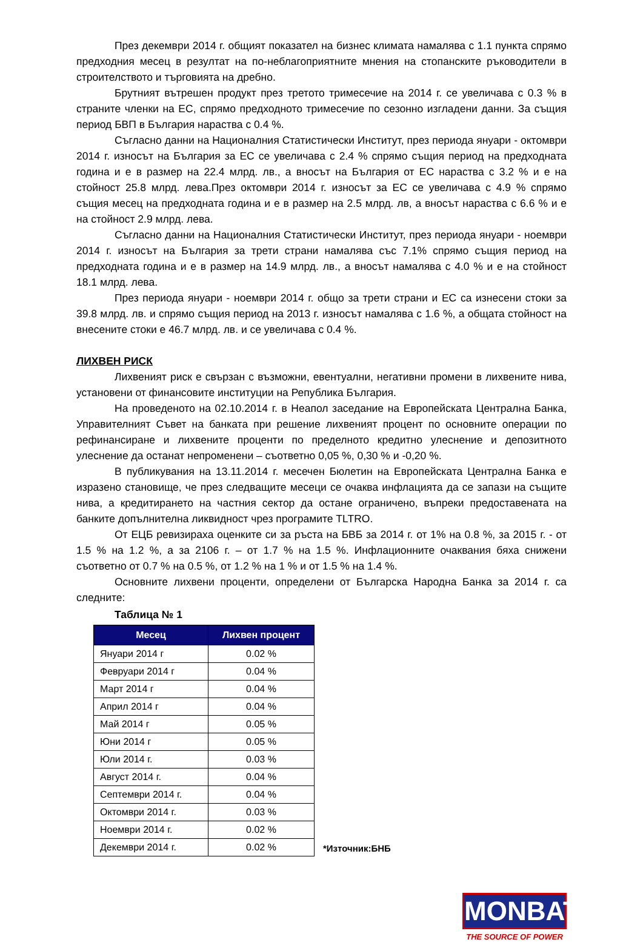През декември 2014 г. общият показател на бизнес климата намалява с 1.1 пункта спрямо предходния месец в резултат на по-неблагоприятните мнения на стопанските ръководители в строителството и търговията на дребно.
Брутният вътрешен продукт през третото тримесечие на 2014 г. се увеличава с 0.3 % в страните членки на ЕС, спрямо предходното тримесечие по сезонно изгладени данни. За същия период БВП в България нараства с 0.4 %.
Съгласно данни на Националния Статистически Институт, през периода януари - октомври 2014 г. износът на България за ЕС се увеличава с 2.4 % спрямо същия период на предходната година и е в размер на 22.4 млрд. лв., а вносът на България от ЕС нараства с 3.2 % и е на стойност 25.8 млрд. лева.През октомври 2014 г. износът за ЕС се увеличава с 4.9 % спрямо същия месец на предходната година и е в размер на 2.5 млрд. лв, а вносът нараства с 6.6 % и е на стойност 2.9 млрд. лева.
Съгласно данни на Националния Статистически Институт, през периода януари - ноември 2014 г. износът на България за трети страни намалява със 7.1% спрямо същия период на предходната година и е в размер на 14.9 млрд. лв., а вносът намалява с 4.0 % и е на стойност 18.1 млрд. лева.
През периода януари - ноември 2014 г. общо за трети страни и ЕС са изнесени стоки за 39.8 млрд. лв. и спрямо същия период на 2013 г. износът намалява с 1.6 %, а общата стойност на внесените стоки е 46.7 млрд. лв. и се увеличава с 0.4 %.
ЛИХВЕН РИСК
Лихвеният риск е свързан с възможни, евентуални, негативни промени в лихвените нива, установени от финансовите институции на Република България.
На проведеното на 02.10.2014 г. в Неапол заседание на Европейската Централна Банка, Управителният Съвет на банката при решение лихвеният процент по основните операции по рефинансиране и лихвените проценти по пределното кредитно улеснение и депозитното улеснение да останат непроменени – съответно 0,05 %, 0,30 % и -0,20 %.
В публикувания на 13.11.2014 г. месечен Бюлетин на Европейската Централна Банка е изразено становище, че през следващите месеци се очаква инфлацията да се запази на същите нива, а кредитирането на частния сектор да остане ограничено, въпреки предоставената на банките допълнителна ликвидност чрез програмите TLTRO.
От ЕЦБ ревизираха оценките си за ръста на БВБ за 2014 г. от 1% на 0.8 %, за 2015 г. - от 1.5 % на 1.2 %, а за 2106 г. – от 1.7 % на 1.5 %. Инфлационните очаквания бяха снижени съответно от 0.7 % на 0.5 %, от 1.2 % на 1 % и от 1.5 % на 1.4 %.
Основните лихвени проценти, определени от Българска Народна Банка за 2014 г. са следните:
Таблица № 1
| Месец | Лихвен процент |
| --- | --- |
| Януари 2014 г | 0.02 % |
| Февруари 2014 г | 0.04 % |
| Март 2014 г | 0.04 % |
| Април 2014 г | 0.04 % |
| Май 2014 г | 0.05 % |
| Юни 2014 г | 0.05 % |
| Юли 2014 г. | 0.03 % |
| Август 2014 г. | 0.04 % |
| Септември 2014 г. | 0.04 % |
| Октомври 2014 г. | 0.03 % |
| Ноември 2014 г. | 0.02 % |
| Декември 2014 г. | 0.02 % |
*Източник:БНБ
MONBAT
THE SOURCE OF POWER